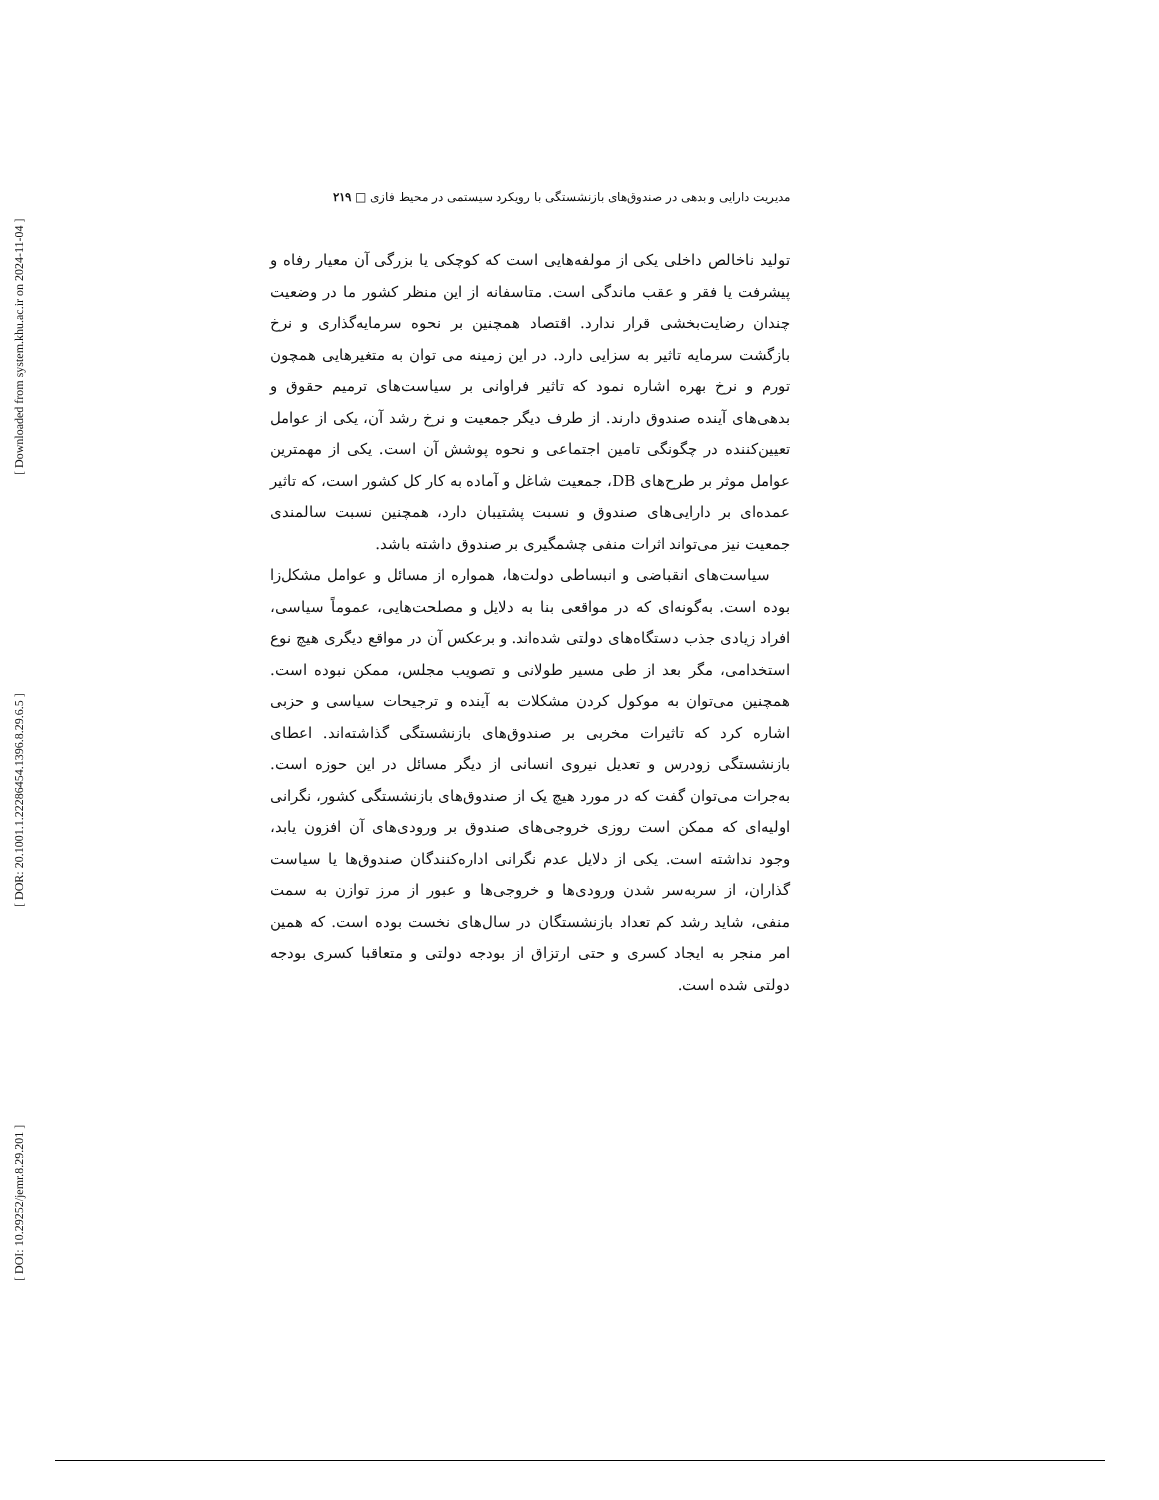[ DOI: 10.29252/jemr.8.29.201 ] [ DOR: 20.1001.1.22286454.1396.8.29.6.5 ] [ Downloaded from system.khu.ac.ir on 2024-11-04 ]
مدیریت دارایی و بدهی در صندوق‌های بازنشستگی با رویکرد سیستمی در محیط فازی □ ۲۱۹
تولید ناخالص داخلی یکی از مولفه‌هایی است که کوچکی یا بزرگی آن معیار رفاه و پیشرفت یا فقر و عقب ماندگی است. متاسفانه از این منظر کشور ما در وضعیت چندان رضایت‌بخشی قرار ندارد. اقتصاد همچنین بر نحوه سرمایه‌گذاری و نرخ بازگشت سرمایه تاثیر به سزایی دارد. در این زمینه می توان به متغیرهایی همچون تورم و نرخ بهره اشاره نمود که تاثیر فراوانی بر سیاست‌های ترمیم حقوق و بدهی‌های آینده صندوق دارند. از طرف دیگر جمعیت و نرخ رشد آن، یکی از عوامل تعیین‌کننده در چگونگی تامین اجتماعی و نحوه پوشش آن است. یکی از مهمترین عوامل موثر بر طرح‌های DB، جمعیت شاغل و آماده به کار کل کشور است، که تاثیر عمده‌ای بر دارایی‌های صندوق و نسبت پشتیبان دارد، همچنین نسبت سالمندی جمعیت نیز می‌تواند اثرات منفی چشمگیری بر صندوق داشته باشد.
سیاست‌های انقباضی و انبساطی دولت‌ها، همواره از مسائل و عوامل مشکل‌زا بوده است. به‌گونه‌ای که در مواقعی بنا به دلایل و مصلحت‌هایی، عموماً سیاسی، افراد زیادی جذب دستگاه‌های دولتی شده‌اند. و برعکس آن در مواقع دیگری هیچ نوع استخدامی، مگر بعد از طی مسیر طولانی و تصویب مجلس، ممکن نبوده است. همچنین می‌توان به موکول کردن مشکلات به آینده و ترجیحات سیاسی و حزبی اشاره کرد که تاثیرات مخربی بر صندوق‌های بازنشستگی گذاشته‌اند. اعطای بازنشستگی زودرس و تعدیل نیروی انسانی از دیگر مسائل در این حوزه است. به‌جرات می‌توان گفت که در مورد هیچ یک از صندوق‌های بازنشستگی کشور، نگرانی اولیه‌ای که ممکن است روزی خروجی‌های صندوق بر ورودی‌های آن افزون یابد، وجود نداشته است. یکی از دلایل عدم نگرانی اداره‌کنندگان صندوق‌ها یا سیاست گذاران، از سربه‌سر شدن ورودی‌ها و خروجی‌ها و عبور از مرز توازن به سمت منفی، شاید رشد کم تعداد بازنشستگان در سال‌های نخست بوده است. که همین امر منجر به ایجاد کسری و حتی ارتزاق از بودجه دولتی و متعاقبا کسری بودجه دولتی شده است.